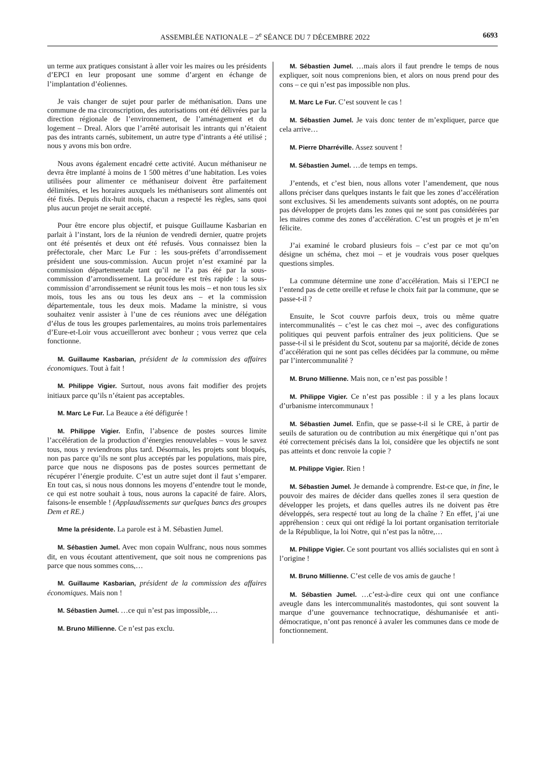ASSEMBLÉE NATIONALE – 2<sup>e</sup> SÉANCE DU 7 DÉCEMBRE 2022 6693
un terme aux pratiques consistant à aller voir les maires ou les présidents d’EPCI en leur proposant une somme d’argent en échange de l’implantation d’éoliennes.
Je vais changer de sujet pour parler de méthanisation. Dans une commune de ma circonscription, des autorisations ont été délivrées par la direction régionale de l’environnement, de l’aménagement et du logement – Dreal. Alors que l’arrêté autorisait les intrants qui n’étaient pas des intrants carnés, subitement, un autre type d’intrants a été utilisé ; nous y avons mis bon ordre.
Nous avons également encadré cette activité. Aucun méthaniseur ne devra être implanté à moins de 1 500 mètres d’une habitation. Les voies utilisées pour alimenter ce méthaniseur doivent être parfaitement délimitées, et les horaires auxquels les méthaniseurs sont alimentés ont été fixés. Depuis dix-huit mois, chacun a respecté les règles, sans quoi plus aucun projet ne serait accepté.
Pour être encore plus objectif, et puisque Guillaume Kasbarian en parlait à l’instant, lors de la réunion de vendredi dernier, quatre projets ont été présentés et deux ont été refusés. Vous connaissez bien la préfectorale, cher Marc Le Fur : les sous-préfets d’arrondissement président une sous-commission. Aucun projet n’est examiné par la commission départementale tant qu’il ne l’a pas été par la sous-commission d’arrondissement. La procédure est très rapide : la sous-commission d’arrondissement se réunit tous les mois – et non tous les six mois, tous les ans ou tous les deux ans – et la commission départementale, tous les deux mois. Madame la ministre, si vous souhaitez venir assister à l’une de ces réunions avec une délégation d’élus de tous les groupes parlementaires, au moins trois parlementaires d’Eure-et-Loir vous accueilleront avec bonheur ; vous verrez que cela fonctionne.
M. Guillaume Kasbarian, président de la commission des affaires économiques. Tout à fait !
M. Philippe Vigier. Surtout, nous avons fait modifier des projets initiaux parce qu’ils n’étaient pas acceptables.
M. Marc Le Fur. La Beauce a été défigurée !
M. Philippe Vigier. Enfin, l’absence de postes sources limite l’accélération de la production d’énergies renouvelables – vous le savez tous, nous y reviendrons plus tard. Désormais, les projets sont bloqués, non pas parce qu’ils ne sont plus acceptés par les populations, mais pire, parce que nous ne disposons pas de postes sources permettant de récupérer l’énergie produite. C’est un autre sujet dont il faut s’emparer. En tout cas, si nous nous donnons les moyens d’entendre tout le monde, ce qui est notre souhait à tous, nous aurons la capacité de faire. Alors, faisons-le ensemble ! (Applaudissements sur quelques bancs des groupes Dem et RE.)
Mme la présidente. La parole est à M. Sébastien Jumel.
M. Sébastien Jumel. Avec mon copain Wulfranc, nous nous sommes dit, en vous écoutant attentivement, que soit nous ne comprenions pas parce que nous sommes cons,…
M. Guillaume Kasbarian, président de la commission des affaires économiques. Mais non !
M. Sébastien Jumel. …ce qui n’est pas impossible,…
M. Bruno Millienne. Ce n’est pas exclu.
M. Sébastien Jumel. …mais alors il faut prendre le temps de nous expliquer, soit nous comprenions bien, et alors on nous prend pour des cons – ce qui n’est pas impossible non plus.
M. Marc Le Fur. C’est souvent le cas !
M. Sébastien Jumel. Je vais donc tenter de m’expliquer, parce que cela arrive…
M. Pierre Dharréville. Assez souvent !
M. Sébastien Jumel. …de temps en temps.
J’entends, et c’est bien, nous allons voter l’amendement, que nous allons préciser dans quelques instants le fait que les zones d’accélération sont exclusives. Si les amendements suivants sont adoptés, on ne pourra pas développer de projets dans les zones qui ne sont pas considérées par les maires comme des zones d’accélération. C’est un progrès et je m’en félicite.
J’ai examiné le crobard plusieurs fois – c’est par ce mot qu’on désigne un schéma, chez moi – et je voudrais vous poser quelques questions simples.
La commune détermine une zone d’accélération. Mais si l’EPCI ne l’entend pas de cette oreille et refuse le choix fait par la commune, que se passe-t-il ?
Ensuite, le Scot couvre parfois deux, trois ou même quatre intercommunalités – c’est le cas chez moi –, avec des configurations politiques qui peuvent parfois entraîner des jeux politiciens. Que se passe-t-il si le président du Scot, soutenu par sa majorité, décide de zones d’accélération qui ne sont pas celles décidées par la commune, ou même par l’intercommunalité ?
M. Bruno Millienne. Mais non, ce n’est pas possible !
M. Philippe Vigier. Ce n’est pas possible : il y a les plans locaux d’urbanisme intercommunaux !
M. Sébastien Jumel. Enfin, que se passe-t-il si le CRE, à partir de seuils de saturation ou de contribution au mix énergétique qui n’ont pas été correctement précisés dans la loi, considère que les objectifs ne sont pas atteints et donc renvoie la copie ?
M. Philippe Vigier. Rien !
M. Sébastien Jumel. Je demande à comprendre. Est-ce que, in fine, le pouvoir des maires de décider dans quelles zones il sera question de développer les projets, et dans quelles autres ils ne doivent pas être développés, sera respecté tout au long de la chaîne ? En effet, j’ai une appréhension : ceux qui ont rédigé la loi portant organisation territoriale de la République, la loi Notre, qui n’est pas la nôtre,…
M. Philippe Vigier. Ce sont pourtant vos alliés socialistes qui en sont à l’origine !
M. Bruno Millienne. C’est celle de vos amis de gauche !
M. Sébastien Jumel. …c’est-à-dire ceux qui ont une confiance aveugle dans les intercommunalités mastodontes, qui sont souvent la marque d’une gouvernance technocratique, déshumanisée et anti-démocratique, n’ont pas renoncé à avaler les communes dans ce mode de fonctionnement.